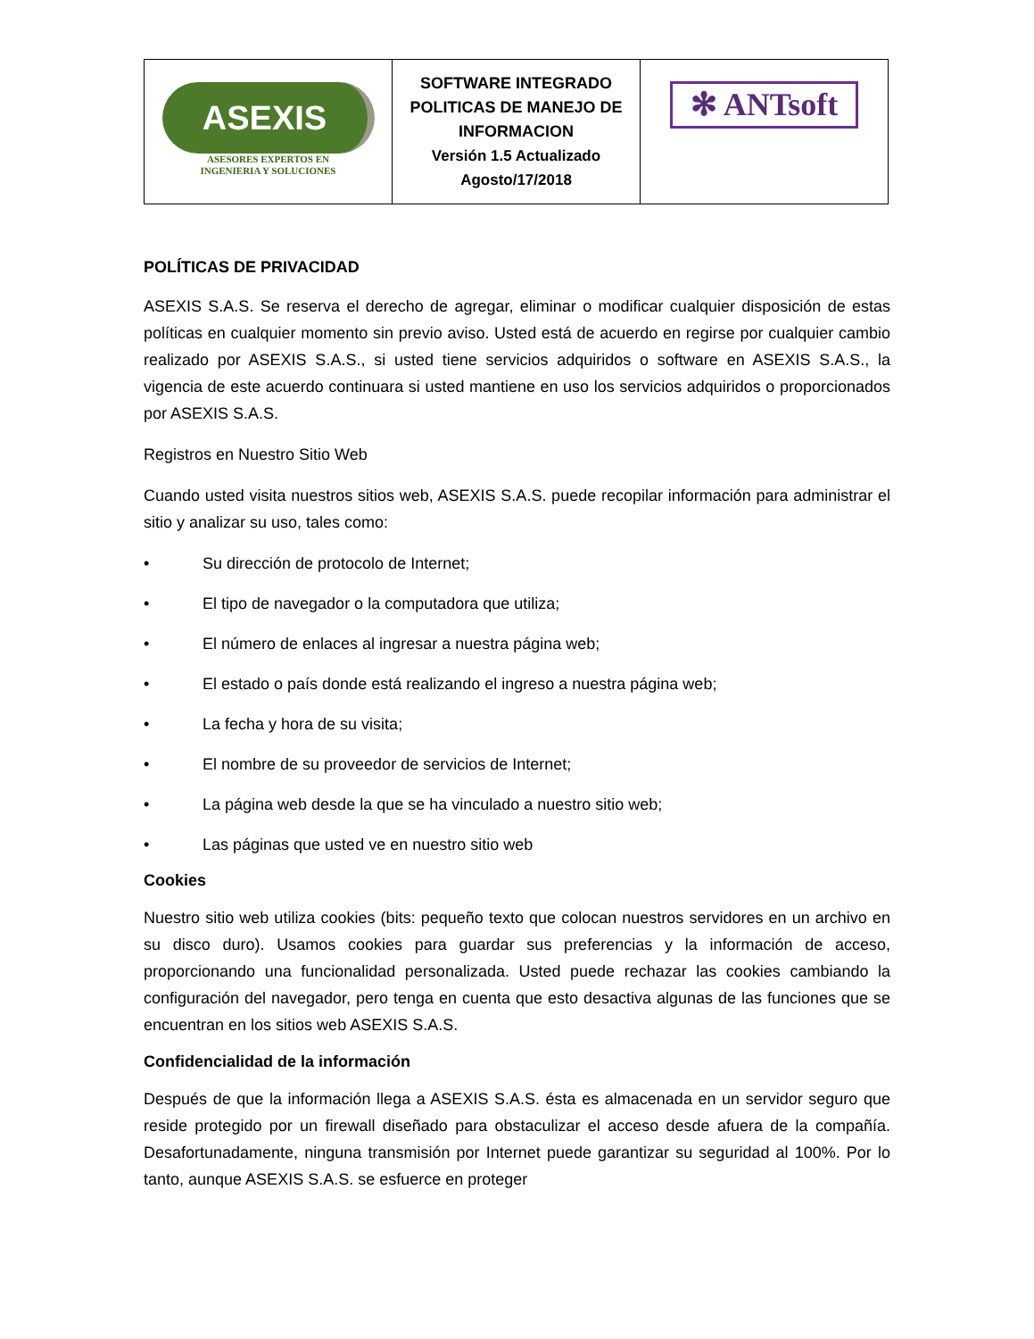| ASEXIS ASESORES EXPERTOS EN INGENIERIA Y SOLUCIONES | SOFTWARE INTEGRADO POLITICAS DE MANEJO DE INFORMACION Versión 1.5 Actualizado Agosto/17/2018 | ✻ ANTsoft |
POLÍTICAS DE PRIVACIDAD
ASEXIS S.A.S. Se reserva el derecho de agregar, eliminar o modificar cualquier disposición de estas políticas en cualquier momento sin previo aviso. Usted está de acuerdo en regirse por cualquier cambio realizado por ASEXIS S.A.S., si usted tiene servicios adquiridos o software en ASEXIS S.A.S., la vigencia de este acuerdo continuara si usted mantiene en uso los servicios adquiridos o proporcionados por ASEXIS S.A.S.
Registros en Nuestro Sitio Web
Cuando usted visita nuestros sitios web, ASEXIS S.A.S. puede recopilar información para administrar el sitio y analizar su uso, tales como:
• Su dirección de protocolo de Internet;
• El tipo de navegador o la computadora que utiliza;
• El número de enlaces al ingresar a nuestra página web;
• El estado o país donde está realizando el ingreso a nuestra página web;
• La fecha y hora de su visita;
• El nombre de su proveedor de servicios de Internet;
• La página web desde la que se ha vinculado a nuestro sitio web;
• Las páginas que usted ve en nuestro sitio web
Cookies
Nuestro sitio web utiliza cookies (bits: pequeño texto que colocan nuestros servidores en un archivo en su disco duro). Usamos cookies para guardar sus preferencias y la información de acceso, proporcionando una funcionalidad personalizada. Usted puede rechazar las cookies cambiando la configuración del navegador, pero tenga en cuenta que esto desactiva algunas de las funciones que se encuentran en los sitios web ASEXIS S.A.S.
Confidencialidad de la información
Después de que la información llega a ASEXIS S.A.S. ésta es almacenada en un servidor seguro que reside protegido por un firewall diseñado para obstaculizar el acceso desde afuera de la compañía. Desafortunadamente, ninguna transmisión por Internet puede garantizar su seguridad al 100%. Por lo tanto, aunque ASEXIS S.A.S. se esfuerce en proteger